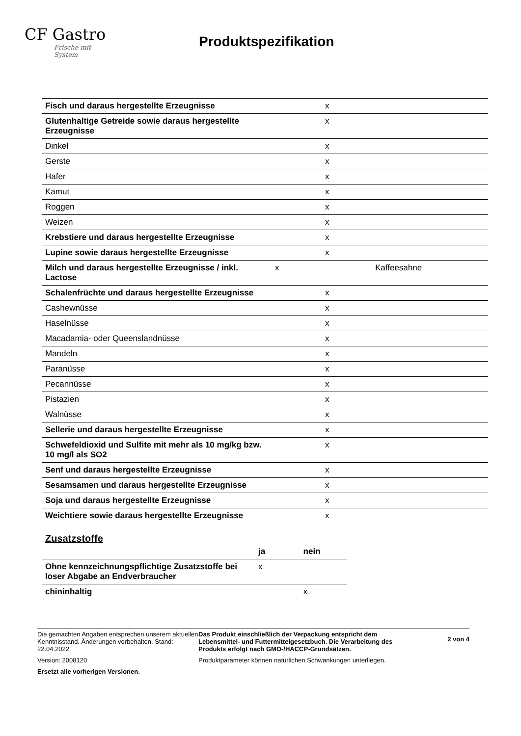CF Gastro
Frische mit System
Produktspezifikation
| Fisch und daraus hergestellte Erzeugnisse | | x | |
| Glutenhaltige Getreide sowie daraus hergestellte Erzeugnisse | | x | |
| Dinkel | | x | |
| Gerste | | x | |
| Hafer | | x | |
| Kamut | | x | |
| Roggen | | x | |
| Weizen | | x | |
| Krebstiere und daraus hergestellte Erzeugnisse | | x | |
| Lupine sowie daraus hergestellte Erzeugnisse | | x | |
| Milch und daraus hergestellte Erzeugnisse / inkl. Lactose | x | | Kaffeesahne |
| Schalenfrüchte und daraus hergestellte Erzeugnisse | | x | |
| Cashewnüsse | | x | |
| Haselnüsse | | x | |
| Macadamia- oder Queenslandnüsse | | x | |
| Mandeln | | x | |
| Paranüsse | | x | |
| Pecannüsse | | x | |
| Pistazien | | x | |
| Walnüsse | | x | |
| Sellerie und daraus hergestellte Erzeugnisse | | x | |
| Schwefeldioxid und Sulfite mit mehr als 10 mg/kg bzw. 10 mg/l als SO2 | | x | |
| Senf und daraus hergestellte Erzeugnisse | | x | |
| Sesamsamen und daraus hergestellte Erzeugnisse | | x | |
| Soja und daraus hergestellte Erzeugnisse | | x | |
| Weichtiere sowie daraus hergestellte Erzeugnisse | | x | |
Zusatzstoffe
| | ja | nein |
| --- | --- | --- |
| Ohne kennzeichnungspflichtige Zusatzstoffe bei loser Abgabe an Endverbraucher | x | |
| chininhaltig | | x |
Die gemachten Angaben entsprechen unserem aktuellen Kenntnisstand. Änderungen vorbehalten. Stand: 22.04.2022
Version: 2008120
Ersetzt alle vorherigen Versionen.
Das Produkt einschließlich der Verpackung entspricht dem Lebensmittel- und Futtermittelgesetzbuch. Die Verarbeitung des Produkts erfolgt nach GMO-/HACCP-Grundsätzen.
Produktparameter können natürlichen Schwankungen unterliegen.
2 von 4